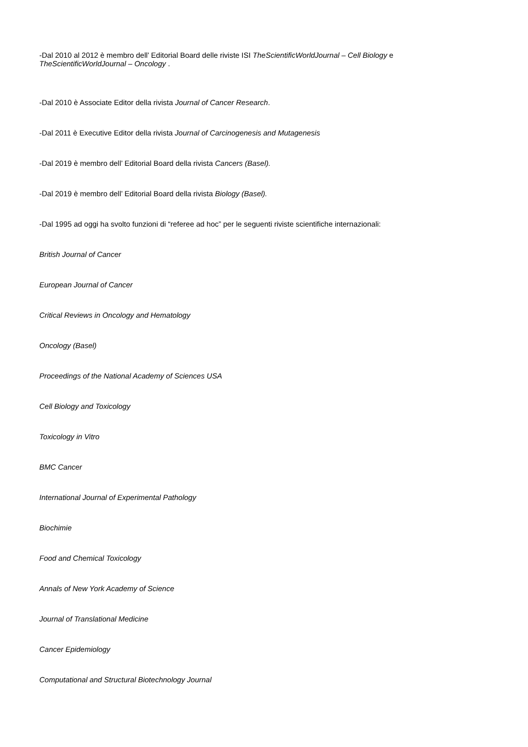-Dal 2010 al 2012 è membro dell’ Editorial Board delle riviste ISI TheScientificWorldJournal – Cell Biology e
TheScientificWorldJournal – Oncology .
-Dal 2010 è Associate Editor della rivista Journal of Cancer Research.
-Dal 2011 è Executive Editor della rivista Journal of Carcinogenesis and Mutagenesis
-Dal 2019 è membro dell’ Editorial Board della rivista Cancers (Basel).
-Dal 2019 è membro dell’ Editorial Board della rivista Biology (Basel).
-Dal 1995 ad oggi ha svolto funzioni di “referee ad hoc” per le seguenti riviste scientifiche internazionali:
British Journal of Cancer
European Journal of Cancer
Critical Reviews in Oncology and Hematology
Oncology (Basel)
Proceedings of the National Academy of Sciences USA
Cell Biology and Toxicology
Toxicology in Vitro
BMC Cancer
International Journal of Experimental Pathology
Biochimie
Food and Chemical Toxicology
Annals of New York Academy of Science
Journal of Translational Medicine
Cancer Epidemiology
Computational and Structural Biotechnology Journal